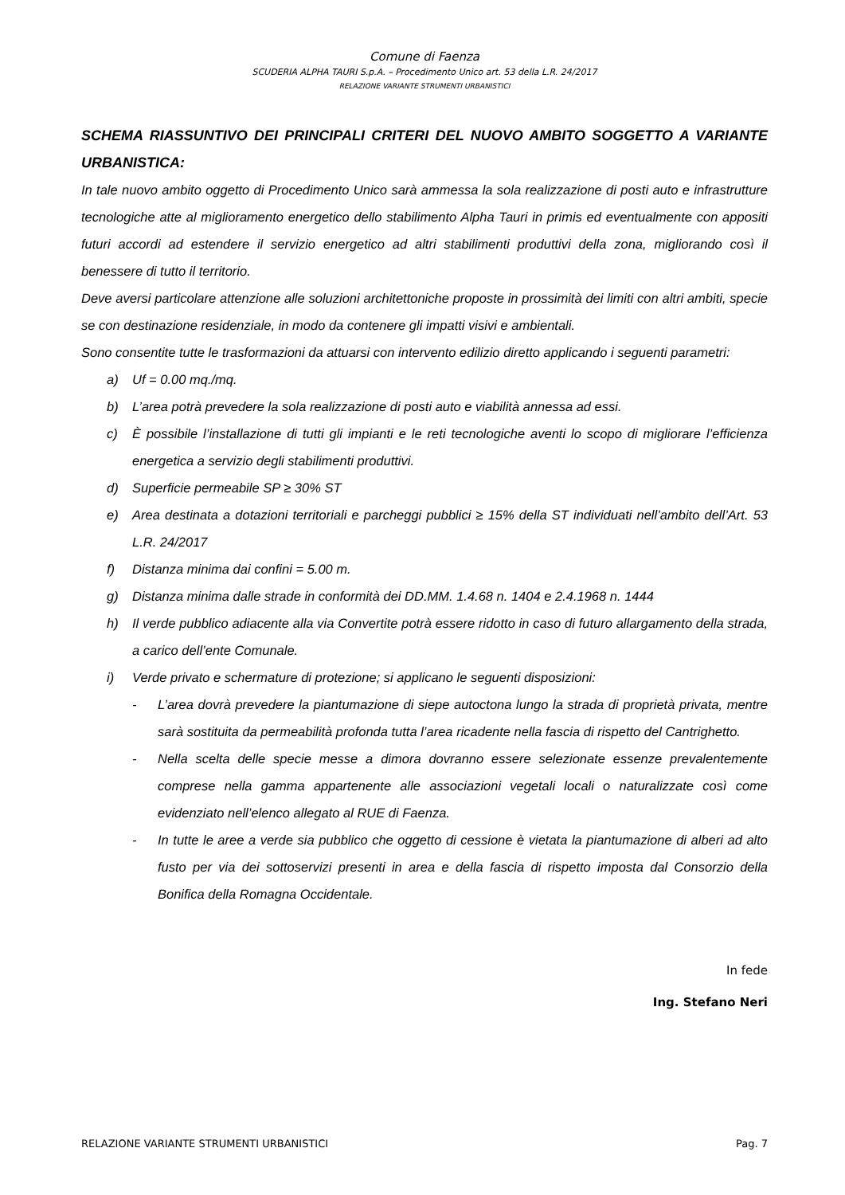Comune di Faenza
SCUDERIA ALPHA TAURI S.p.A. – Procedimento Unico art. 53 della L.R. 24/2017
RELAZIONE VARIANTE STRUMENTI URBANISTICI
SCHEMA RIASSUNTIVO DEI PRINCIPALI CRITERI DEL NUOVO AMBITO SOGGETTO A VARIANTE URBANISTICA:
In tale nuovo ambito oggetto di Procedimento Unico sarà ammessa la sola realizzazione di posti auto e infrastrutture tecnologiche atte al miglioramento energetico dello stabilimento Alpha Tauri in primis ed eventualmente con appositi futuri accordi ad estendere il servizio energetico ad altri stabilimenti produttivi della zona, migliorando così il benessere di tutto il territorio.
Deve aversi particolare attenzione alle soluzioni architettoniche proposte in prossimità dei limiti con altri ambiti, specie se con destinazione residenziale, in modo da contenere gli impatti visivi e ambientali.
Sono consentite tutte le trasformazioni da attuarsi con intervento edilizio diretto applicando i seguenti parametri:
a) Uf = 0.00 mq./mq.
b) L’area potrà prevedere la sola realizzazione di posti auto e viabilità annessa ad essi.
c) È possibile l’installazione di tutti gli impianti e le reti tecnologiche aventi lo scopo di migliorare l’efficienza energetica a servizio degli stabilimenti produttivi.
d) Superficie permeabile SP ≥ 30% ST
e) Area destinata a dotazioni territoriali e parcheggi pubblici ≥ 15% della ST individuati nell’ambito dell’Art. 53 L.R. 24/2017
f) Distanza minima dai confini = 5.00 m.
g) Distanza minima dalle strade in conformità dei DD.MM. 1.4.68 n. 1404 e 2.4.1968 n. 1444
h) Il verde pubblico adiacente alla via Convertite potrà essere ridotto in caso di futuro allargamento della strada, a carico dell’ente Comunale.
i) Verde privato e schermature di protezione; si applicano le seguenti disposizioni:
- L’area dovrà prevedere la piantumazione di siepe autoctona lungo la strada di proprietà privata, mentre sarà sostituita da permeabilità profonda tutta l’area ricadente nella fascia di rispetto del Cantrighetto.
- Nella scelta delle specie messe a dimora dovranno essere selezionate essenze prevalentemente comprese nella gamma appartenente alle associazioni vegetali locali o naturalizzate così come evidenziato nell’elenco allegato al RUE di Faenza.
- In tutte le aree a verde sia pubblico che oggetto di cessione è vietata la piantumazione di alberi ad alto fusto per via dei sottoservizi presenti in area e della fascia di rispetto imposta dal Consorzio della Bonifica della Romagna Occidentale.
In fede
Ing. Stefano Neri
RELAZIONE VARIANTE STRUMENTI URBANISTICI Pag. 7